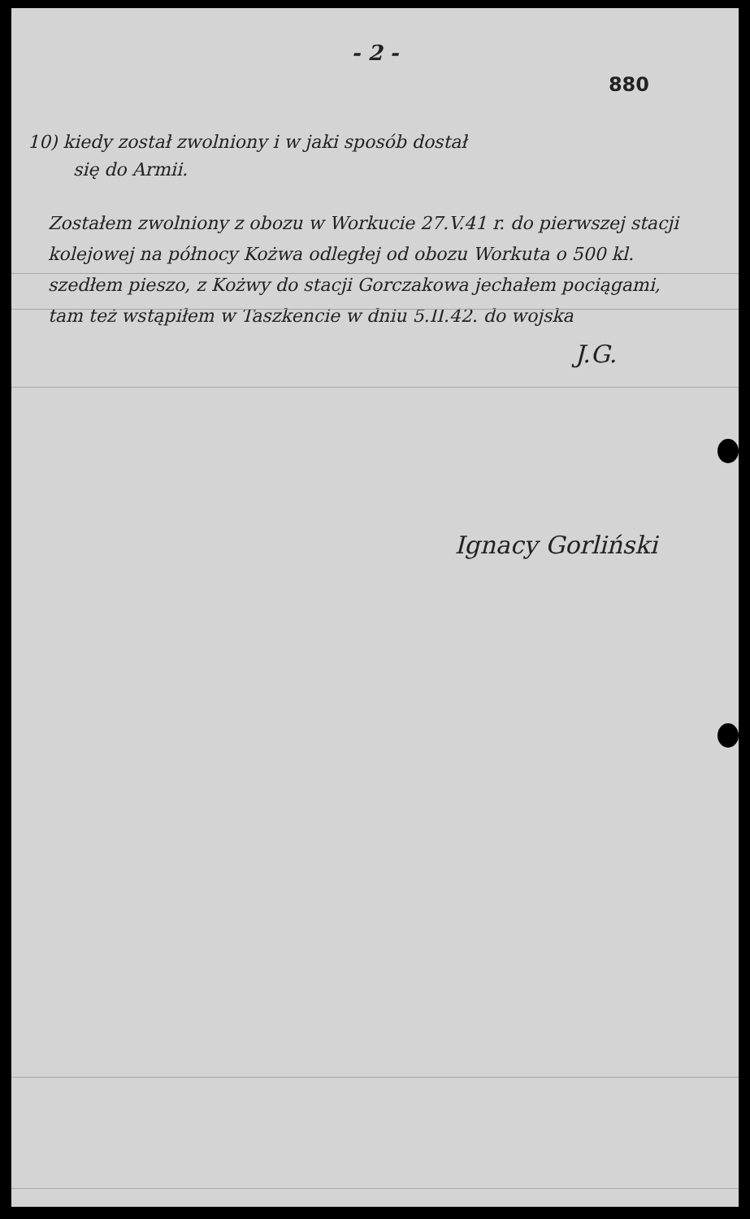- 2 -
880
10) kiedy został zwolniony i w jaki sposób dostał
się do Armii.
Zostałem zwolniony z obozu w Workucie 27.V.41 r. do pierwszej stacji kolejowej na północy Kożwa odległej od obozu Workuta o 500 kl. szedłem pieszo, z Kożwy do stacji Gorczakowa jechałem pociągami, tam też wstąpiłem w Taszkencie w dniu 5.II.42. do wojska
J.G.
Ignacy Gorliński